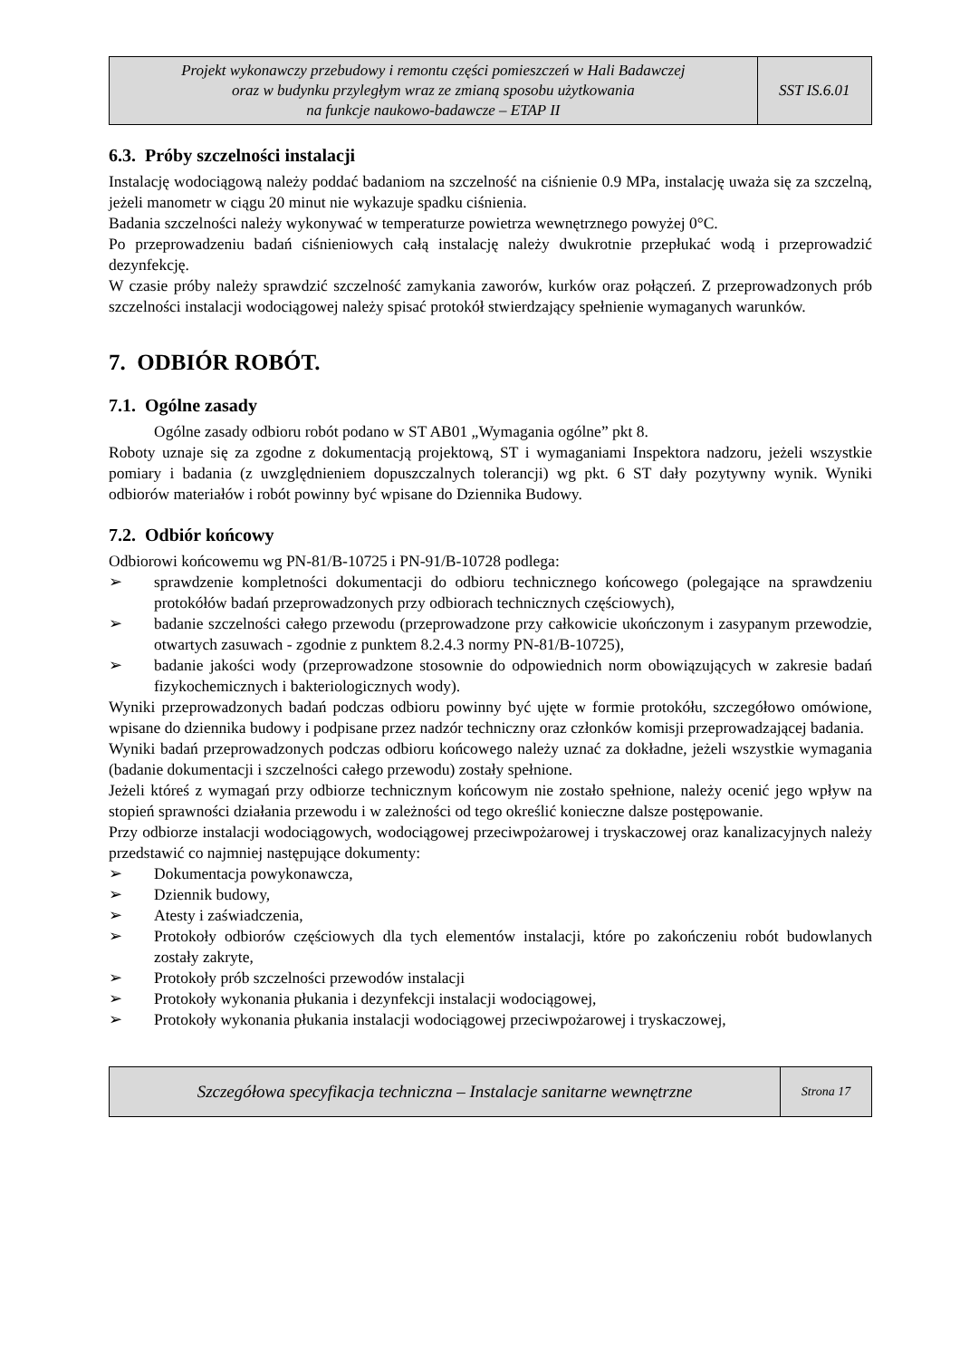| Projekt wykonawczy przebudowy i remontu części pomieszczeń w Hali Badawczej oraz w budynku przyległym wraz ze zmianą sposobu użytkowania na funkcje naukowo-badawcze – ETAP II | SST IS.6.01 |
6.3. Próby szczelności instalacji
Instalację wodociągową należy poddać badaniom na szczelność na ciśnienie 0.9 MPa, instalację uważa się za szczelną, jeżeli manometr w ciągu 20 minut nie wykazuje spadku ciśnienia.
Badania szczelności należy wykonywać w temperaturze powietrza wewnętrznego powyżej 0°C.
Po przeprowadzeniu badań ciśnieniowych całą instalację należy dwukrotnie przepłukać wodą i przeprowadzić dezynfekcję.
W czasie próby należy sprawdzić szczelność zamykania zaworów, kurków oraz połączeń. Z przeprowadzonych prób szczelności instalacji wodociągowej należy spisać protokół stwierdzający spełnienie wymaganych warunków.
7. ODBIÓR ROBÓT.
7.1. Ogólne zasady
Ogólne zasady odbioru robót podano w ST AB01 „Wymagania ogólne” pkt 8.
Roboty uznaje się za zgodne z dokumentacją projektową, ST i wymaganiami Inspektora nadzoru, jeżeli wszystkie pomiary i badania (z uwzględnieniem dopuszczalnych tolerancji) wg pkt. 6 ST dały pozytywny wynik. Wyniki odbiorów materiałów i robót powinny być wpisane do Dziennika Budowy.
7.2. Odbiór końcowy
Odbiorowi końcowemu wg PN-81/B-10725 i PN-91/B-10728 podlega:
➢ sprawdzenie kompletności dokumentacji do odbioru technicznego końcowego (polegające na sprawdzeniu protokółów badań przeprowadzonych przy odbiorach technicznych częściowych),
➢ badanie szczelności całego przewodu (przeprowadzone przy całkowicie ukończonym i zasypanym przewodzie, otwartych zasuwach - zgodnie z punktem 8.2.4.3 normy PN-81/B-10725),
➢ badanie jakości wody (przeprowadzone stosownie do odpowiednich norm obowiązujących w zakresie badań fizykochemicznych i bakteriologicznych wody).
Wyniki przeprowadzonych badań podczas odbioru powinny być ujęte w formie protokółu, szczegółowo omówione, wpisane do dziennika budowy i podpisane przez nadzór techniczny oraz członków komisji przeprowadzającej badania.
Wyniki badań przeprowadzonych podczas odbioru końcowego należy uznać za dokładne, jeżeli wszystkie wymagania (badanie dokumentacji i szczelności całego przewodu) zostały spełnione.
Jeżeli któreś z wymagań przy odbiorze technicznym końcowym nie zostało spełnione, należy ocenić jego wpływ na stopień sprawności działania przewodu i w zależności od tego określić konieczne dalsze postępowanie.
Przy odbiorze instalacji wodociągowych, wodociągowej przeciwpożarowej i tryskaczowej oraz kanalizacyjnych należy przedstawić co najmniej następujące dokumenty:
➢ Dokumentacja powykonawcza,
➢ Dziennik budowy,
➢ Atesty i zaświadczenia,
➢ Protokoły odbiorów częściowych dla tych elementów instalacji, które po zakończeniu robót budowlanych zostały zakryte,
➢ Protokoły prób szczelności przewodów instalacji
➢ Protokoły wykonania płukania i dezynfekcji instalacji wodociągowej,
➢ Protokoły wykonania płukania instalacji wodociągowej przeciwpożarowej i tryskaczowej,
| Szczegółowa specyfikacja techniczna – Instalacje sanitarne wewnętrzne | Strona 17 |